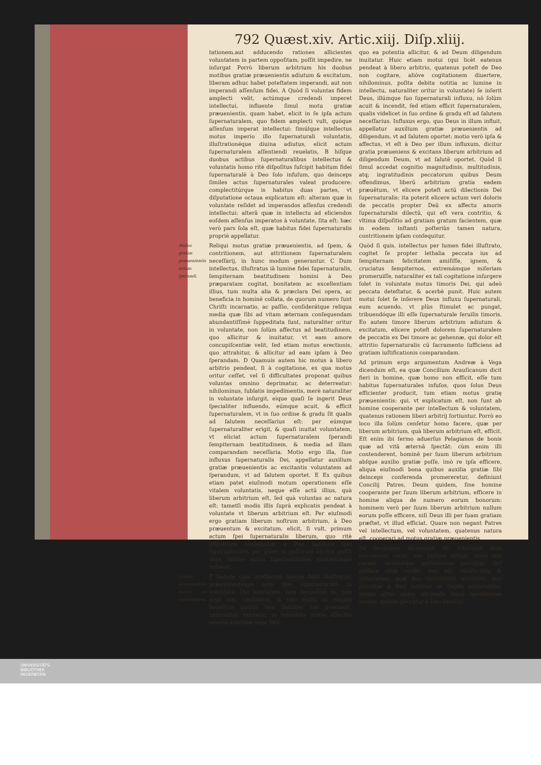792 Quæst.xiv. Artic.xiij. Diſp.xliij.
tationem,aut adducendo rationes allicientes voluntatem in partem oppoſitam, poſſit impedire, ne inſurgat Porrò liberum arbitrium his duobus motibus gratiæ præuenientis adiutum & excitatum, liberam adhuc habet poteſtatem imperandi, aut non imperandi aſſenſum fidei. A Quòd ſi voluntas fidem amplecti velit, actúmque credendi imperet intellectui, influente ſimul motu gratiæ præuenientis, quam habet, elicit in ſe ipſa actum ſupernaturalem, quo fidem amplecti vult, quóque aſſenſum imperat intellectui: ſimúlque intellectus motus imperio illo ſupernaturali voluntatis, illuſtrationéque diuina adiutus, elicit actum ſupernaturalem aſſentiendi reuelatis, B hiſque duobus actibus ſupernaturalibus intellectus & voluntatis homo ritè diſpoſitus ſuſcipit habitum fidei ſupernaturalē à Deo ſolo infuſum, quo deinceps ſimiles actus ſupernaturales valeat producere: complectitúrque is habitus duas partes, vt diſputatione octaua explicatum eſt: alteram quæ in voluntate reſidet ad imperandos aſſenſus credendi intellectui: alterā quæ in intellectu ad eliciendos eoſdem aſſenſus imperatos à voluntate, ſita eſt: hæc verò pars ſola eſt, quæ habitus fidei ſupernaturalis propriè appellatur.
Motus gratiæ præuenientis actum ſperandi. Reliqui motus gratiæ præuenientis, ad ſpem, & contritionem, aut attritionem ſupernaturalem neceſſarij, in hunc modum generantur. C Dum intellectus, illuſtratus iā lumine fidei ſupernaturalis, ſempiternam beatitudinem homini à Deo præparatam cogitat, bonitatem ac excellentiam illius, tum multa alia & præclara Dei opera, ac beneficia in hominē collata, de quorum numero ſunt Chriſti incarnatio, ac paſſio, conſiderátque reliqua media quæ ſibi ad vitam æternam conſequendam abundantiſſimè ſuppeditata ſunt, naturaliter oritur in voluntate, non ſolùm affectus ad beatitudinem, quo allicitur & inuitatur, vt eam amore concupiſcentiæ velit, ſed etiam motus erectionis, quo attrahitur, & allicitur ad eam ipſam à Deo ſperandam. D Quamuis autem hic motus à libero arbitrio pendeat, ſi à cogitatione, ex qua motus oritur ceſſet, vel ſi difficultates proponat quibus voluntas omnino deprimatur, ac deterreatur: nihilominus, ſublatis impedimentis, merè naturaliter in voluntate inſurgit, eique quaſi ſe ingerit Deus ſpecialiter influendo, eúmque acuit, & efficit ſupernaturalem, vt in ſuo ordine & gradu ſit qualis ad ſalutem neceſſarius eſt: per eúmque ſupernaturaliter erigit, & quaſi inuitat voluntatem, vt eliciat actum ſupernaturalem ſperandi ſempiternam beatitudinem, & media ad illam comparandam neceſſaria. Motio ergo illa, ſiue influxus ſupernaturalis Dei, appellatur auxilium gratiæ præuenientis ac excitantis voluntatem ad ſperandum, vt ad ſalutem oportet. E Ex quibus etiam patet eiuſmodi motum operationem eſſe vitalem voluntatis, neque eſſe actū illius, quà liberum arbitrium eſt, ſed quà voluntas ac natura eſt: tametſi modis illis ſuprà explicatis pendeat à voluntate vt liberum arbitrium eſt. Per eiuſmodi ergo gratiam liberum noſtrum arbitrium, à Deo præuentum & excitatum, elicit, ſi vult, primum actum ſpei ſupernaturalis liberum, quo ritè diſpoſitum conſequitur à Deo habitum ſpei ſupernaturalis, per quem in poſterum elicere poſſit alios ſimiles actus ſupernaturales quotieſcúque voluerit.
Gratiæ præuenientis motus ad contritionem. F Deinde cùm intellectus lumine fidei illuſtratus, præexiſtentéque actu ſpei ſupernaturalis in voluntate, Dei bonitatem, tum ſecundùm ſe, tum erga nos, conſiderat, & tam multa ac magna beneficia quibus tam ſuauiter nos præuenit, naturaliter excitatur in voluntate motio affectus amoris amicitiæ erga Deū,
quo ea potentia allicitur, & ad Deum diligendum inuitatur. Huic etiam motui (qui licèt eatenus pendeat à libero arbitrio, quatenus poteſt de Deo non cogitare, alióve cogitationem diuertere, nihilominus, poſita debita notitia ac lumine in intellectu, naturaliter oritur in voluntate) ſe inſerit Deus, illúmque ſuo ſupernaturali influxu, nō ſolùm acuit & incendit, ſed etiam efficit ſupernaturalem, qualis videlicet in ſuo ordine & gradu eſt ad ſalutem neceſſarius. Influxus ergo, quo Deus in illum influit, appellatur auxilium gratiæ præuenientis ad diligendum, vt ad ſalutem oportet: motio verò ipſa & affectus, vt eſt à Deo per illum influxum, dicitur gratia præueniens & excitans liberum arbitrium ad diligendum Deum, vt ad ſalutē oportet. Quòd ſi ſimul accedat cognitio magnitudinis, multitudinis, atq; ingratitudinis peccatorum quibus Deum offendimus, liberū arbitrium gratia eadem præuētum, vt elicere poteſt actū dilectionis Dei ſupernaturalis: ita poterit elicere actum veri doloris de peccatis propter Deū ex affectu amoris ſupernaturalis dilectū, qui eſt vera contritio, & vltima diſpoſitio ad gratiam gratum facientem, quæ in eodem inſtanti poſteriùs tamen natura, contritionem ipſam conſequitur.
Quòd ſi quis, intellectus per lumen fidei illuſtrato, cogitet ſe propter lethalia peccata ius ad ſempiternam felicitatem amiſiſſe, ignem, & cruciatus ſempiternos, extremámque miſeriam promeruiſſe, naturaliter ex tali cogitatione inſurgere ſolet in voluntate motus timoris Dei, qui adeò peccata deteſtatur, & acerbè punit. Huic autem motui ſolet ſe inſerere Deus influxu ſupernaturali, eum acuendo, vt plùs ſtimulet ac pungat, tribuendóque illi eſſe ſupernaturale ſeruilis timoris. Eo autem timore liberum arbitrium adiutum & excitatum, elicere poteſt dolorem ſupernaturalem de peccatis ex Dei timore ac gehennæ, qui dolor eſt attritio ſupernaturalis cū ſacramento ſufficiens ad gratiam iuſtificationis comparandam.
Ad primum ergo argumentum Andreæ à Vega dicendum eſt, ea quæ Concilium Arauſicanum dicit fieri in homine, quæ homo non efficit, eſſe tum habitus ſupernaturales infuſos, quos ſolus Deus efficienter producit, tum etiam motus gratię præuenientis: qui, vt explicatum eſt, non ſunt ab homine cooperante per intellectum & voluntatem, quatenus rationem liberi arbitrij ſortiuntur. Porrò eo loco illa ſolùm cenſetur homo facere, quæ per liberum arbitrium, quà liberum arbitrium eſt, efficit. Eſt enim ibi ſermo aduerſus Pelagianos de bonis quæ ad vitā æternā ſpectāt: cùm enim illi contenderent, hominē per ſuum liberum arbitrium abſque auxilio gratiæ poſſe, imò re ipſa efficere, aliqua eiuſmodi bona quibus auxilia gratiæ ſibi deinceps conferenda promereretur, definiunt Concilij Patres, Deum quidem, ſine homine cooperante per ſuum liberum arbitrium, efficere in homine aliqua de numero eorum bonorum: hominem verò per ſuum liberum arbitrium nullum eorum poſſe efficere, niſi Deus illi per ſuam gratiam præſtet, vt illud efficiat. Quare non negant Patres vel intellectum, vel voluntatem, quatenus natura eſt, cooperari ad motus gratiæ præuenientis.
Ad ſecundum dicendum eſt, Chriſtum dum peccatores vocat, non pulſare oſtium, quod vita careat, miniméque pulſationem percipiat: ſed pulſare oſtiū cordis, hoc eſt, intellectum & voluntatem, quæ duo vocationem motúmve, quo peccator à Deo vocatur, in ſeipſis experiuntur, neque aliter quàm eliciendo ſimul operationes vitales, quibus peccator à Deo vocatur,
UNIVERSITÄTS-
BIBLIOTHEK
PADERBORN